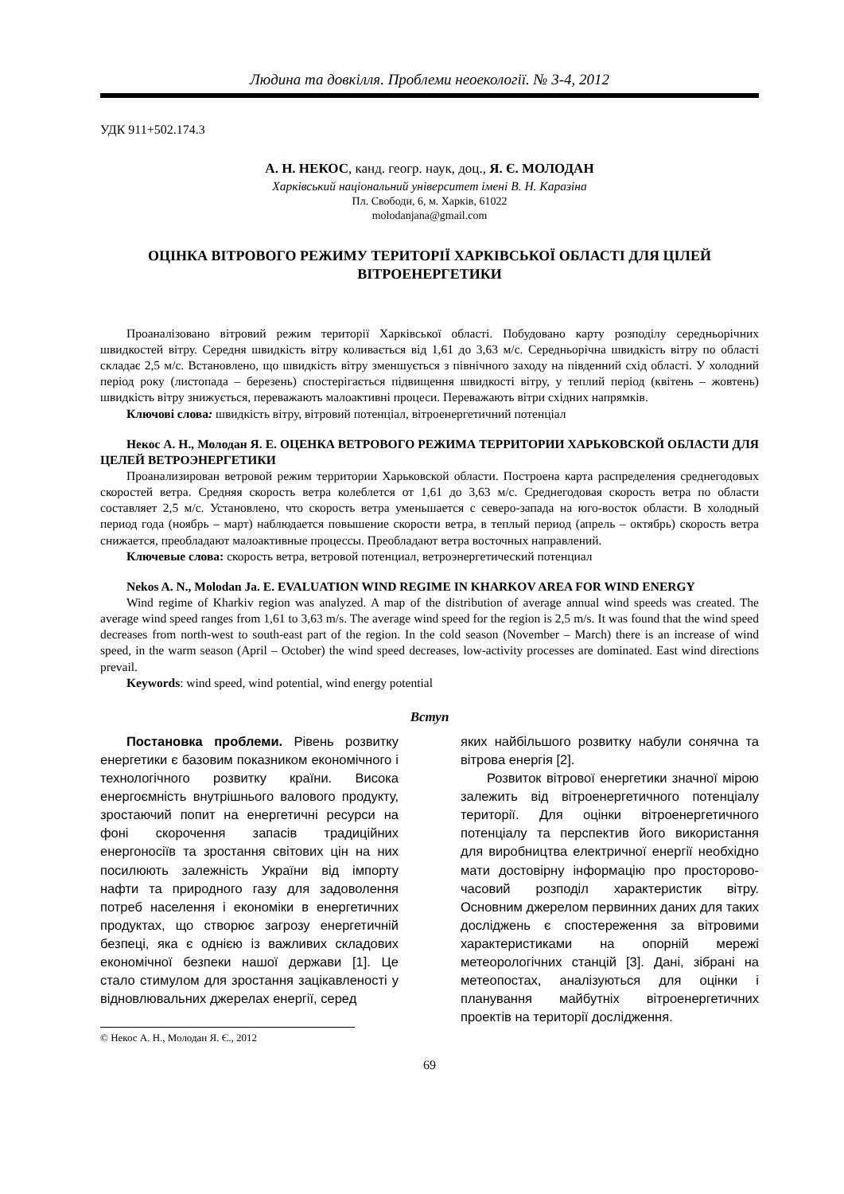Людина та довкілля. Проблеми неоекології. № 3-4, 2012
УДК 911+502.174.3
А. Н. НЕКОС, канд. геогр. наук, доц., Я. Є. МОЛОДАН
Харківський національний університет імені В. Н. Каразіна
Пл. Свободи, 6, м. Харків, 61022
molodanjana@gmail.com
ОЦІНКА ВІТРОВОГО РЕЖИМУ ТЕРИТОРІЇ ХАРКІВСЬКОЇ ОБЛАСТІ ДЛЯ ЦІЛЕЙ ВІТРОЕНЕРГЕТИКИ
Проаналізовано вітровий режим території Харківської області. Побудовано карту розподілу середньорічних швидкостей вітру. Середня швидкість вітру коливається від 1,61 до 3,63 м/с. Середньорічна швидкість вітру по області складає 2,5 м/с. Встановлено, що швидкість вітру зменшується з північного заходу на південний схід області. У холодний період року (листопада – березень) спостерігається підвищення швидкості вітру, у теплий період (квітень – жовтень) швидкість вітру знижується, переважають малоактивні процеси. Переважають вітри східних напрямків.
Ключові слова: швидкість вітру, вітровий потенціал, вітроенергетичний потенціал
Некос А. Н., Молодан Я. Е. ОЦЕНКА ВЕТРОВОГО РЕЖИМА ТЕРРИТОРИИ ХАРЬКОВСКОЙ ОБЛАСТИ ДЛЯ ЦЕЛЕЙ ВЕТРОЭНЕРГЕТИКИ
Проанализирован ветровой режим территории Харьковской области. Построена карта распределения среднегодовых скоростей ветра. Средняя скорость ветра колеблется от 1,61 до 3,63 м/с. Среднегодовая скорость ветра по области составляет 2,5 м/с. Установлено, что скорость ветра уменьшается с северо-запада на юго-восток области. В холодный период года (ноябрь – март) наблюдается повышение скорости ветра, в теплый период (апрель – октябрь) скорость ветра снижается, преобладают малоактивные процессы. Преобладают ветра восточных направлений.
Ключевые слова: скорость ветра, ветровой потенциал, ветроэнергетический потенциал
Nekos A. N., Molodan Ja. E. EVALUATION WIND REGIME IN KHARKOV AREA FOR WIND ENERGY
Wind regime of Kharkiv region was analyzed. A map of the distribution of average annual wind speeds was created. The average wind speed ranges from 1,61 to 3,63 m/s. The average wind speed for the region is 2,5 m/s. It was found that the wind speed decreases from north-west to south-east part of the region. In the cold season (November – March) there is an increase of wind speed, in the warm season (April – October) the wind speed decreases, low-activity processes are dominated. East wind directions prevail.
Keywords: wind speed, wind potential, wind energy potential
Вступ
Постановка проблеми. Рівень розвитку енергетики є базовим показником економічного і технологічного розвитку країни. Висока енергоємність внутрішнього валового продукту, зростаючий попит на енергетичні ресурси на фоні скорочення запасів традиційних енергоносіїв та зростання світових цін на них посилюють залежність України від імпорту нафти та природного газу для задоволення потреб населення і економіки в енергетичних продуктах, що створює загрозу енергетичній безпеці, яка є однією із важливих складових економічної безпеки нашої держави [1]. Це стало стимулом для зростання зацікавленості у відновлювальних джерелах енергії, серед
© Некос А. Н., Молодан Я. Є., 2012
яких найбільшого розвитку набули сонячна та вітрова енергія [2].
Розвиток вітрової енергетики значної мірою залежить від вітроенергетичного потенціалу території. Для оцінки вітроенергетичного потенціалу та перспектив його використання для виробництва електричної енергії необхідно мати достовірну інформацію про просторово-часовий розподіл характеристик вітру. Основним джерелом первинних даних для таких досліджень є спостереження за вітровими характеристиками на опорній мережі метеорологічних станцій [3]. Дані, зібрані на метеопостах, аналізуються для оцінки і планування майбутніх вітроенергетичних проектів на території дослідження.
69